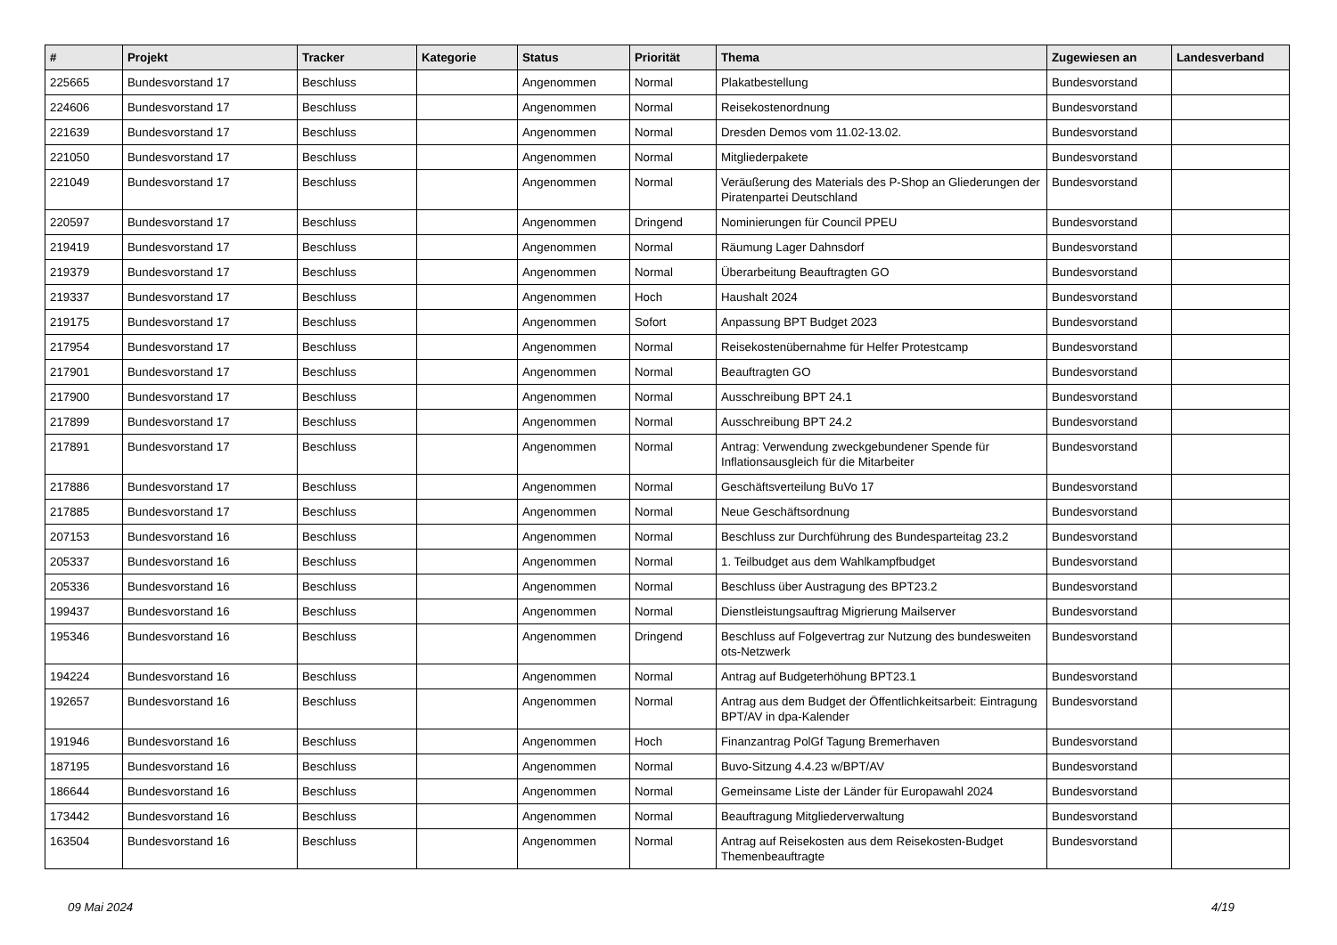| # | Projekt | Tracker | Kategorie | Status | Priorität | Thema | Zugewiesen an | Landesverband |
| --- | --- | --- | --- | --- | --- | --- | --- | --- |
| 225665 | Bundesvorstand 17 | Beschluss | | Angenommen | Normal | Plakatbestellung | Bundesvorstand | |
| 224606 | Bundesvorstand 17 | Beschluss | | Angenommen | Normal | Reisekostenordnung | Bundesvorstand | |
| 221639 | Bundesvorstand 17 | Beschluss | | Angenommen | Normal | Dresden Demos vom 11.02-13.02. | Bundesvorstand | |
| 221050 | Bundesvorstand 17 | Beschluss | | Angenommen | Normal | Mitgliederpakete | Bundesvorstand | |
| 221049 | Bundesvorstand 17 | Beschluss | | Angenommen | Normal | Veräußerung des Materials des P-Shop an Gliederungen der Piratenpartei Deutschland | Bundesvorstand | |
| 220597 | Bundesvorstand 17 | Beschluss | | Angenommen | Dringend | Nominierungen für Council PPEU | Bundesvorstand | |
| 219419 | Bundesvorstand 17 | Beschluss | | Angenommen | Normal | Räumung Lager Dahnsdorf | Bundesvorstand | |
| 219379 | Bundesvorstand 17 | Beschluss | | Angenommen | Normal | Überarbeitung Beauftragten GO | Bundesvorstand | |
| 219337 | Bundesvorstand 17 | Beschluss | | Angenommen | Hoch | Haushalt 2024 | Bundesvorstand | |
| 219175 | Bundesvorstand 17 | Beschluss | | Angenommen | Sofort | Anpassung BPT Budget 2023 | Bundesvorstand | |
| 217954 | Bundesvorstand 17 | Beschluss | | Angenommen | Normal | Reisekostenübernahme für Helfer Protestcamp | Bundesvorstand | |
| 217901 | Bundesvorstand 17 | Beschluss | | Angenommen | Normal | Beauftragten GO | Bundesvorstand | |
| 217900 | Bundesvorstand 17 | Beschluss | | Angenommen | Normal | Ausschreibung BPT 24.1 | Bundesvorstand | |
| 217899 | Bundesvorstand 17 | Beschluss | | Angenommen | Normal | Ausschreibung BPT 24.2 | Bundesvorstand | |
| 217891 | Bundesvorstand 17 | Beschluss | | Angenommen | Normal | Antrag: Verwendung zweckgebundener Spende für Inflationsausgleich für die Mitarbeiter | Bundesvorstand | |
| 217886 | Bundesvorstand 17 | Beschluss | | Angenommen | Normal | Geschäftsverteilung BuVo 17 | Bundesvorstand | |
| 217885 | Bundesvorstand 17 | Beschluss | | Angenommen | Normal | Neue Geschäftsordnung | Bundesvorstand | |
| 207153 | Bundesvorstand 16 | Beschluss | | Angenommen | Normal | Beschluss zur Durchführung des Bundesparteitag 23.2 | Bundesvorstand | |
| 205337 | Bundesvorstand 16 | Beschluss | | Angenommen | Normal | 1. Teilbudget aus dem Wahlkampfbudget | Bundesvorstand | |
| 205336 | Bundesvorstand 16 | Beschluss | | Angenommen | Normal | Beschluss über Austragung des BPT23.2 | Bundesvorstand | |
| 199437 | Bundesvorstand 16 | Beschluss | | Angenommen | Normal | Dienstleistungsauftrag Migrierung Mailserver | Bundesvorstand | |
| 195346 | Bundesvorstand 16 | Beschluss | | Angenommen | Dringend | Beschluss auf Folgevertrag zur Nutzung des bundesweiten ots-Netzwerk | Bundesvorstand | |
| 194224 | Bundesvorstand 16 | Beschluss | | Angenommen | Normal | Antrag auf Budgeterhöhung BPT23.1 | Bundesvorstand | |
| 192657 | Bundesvorstand 16 | Beschluss | | Angenommen | Normal | Antrag aus dem Budget der Öffentlichkeitsarbeit: Eintragung BPT/AV in dpa-Kalender | Bundesvorstand | |
| 191946 | Bundesvorstand 16 | Beschluss | | Angenommen | Hoch | Finanzantrag PolGf Tagung Bremerhaven | Bundesvorstand | |
| 187195 | Bundesvorstand 16 | Beschluss | | Angenommen | Normal | Buvo-Sitzung 4.4.23 w/BPT/AV | Bundesvorstand | |
| 186644 | Bundesvorstand 16 | Beschluss | | Angenommen | Normal | Gemeinsame Liste der Länder für Europawahl 2024 | Bundesvorstand | |
| 173442 | Bundesvorstand 16 | Beschluss | | Angenommen | Normal | Beauftragung Mitgliederverwaltung | Bundesvorstand | |
| 163504 | Bundesvorstand 16 | Beschluss | | Angenommen | Normal | Antrag auf Reisekosten aus dem Reisekosten-Budget Themenbeauftragte | Bundesvorstand | |
09 Mai 2024 4/19